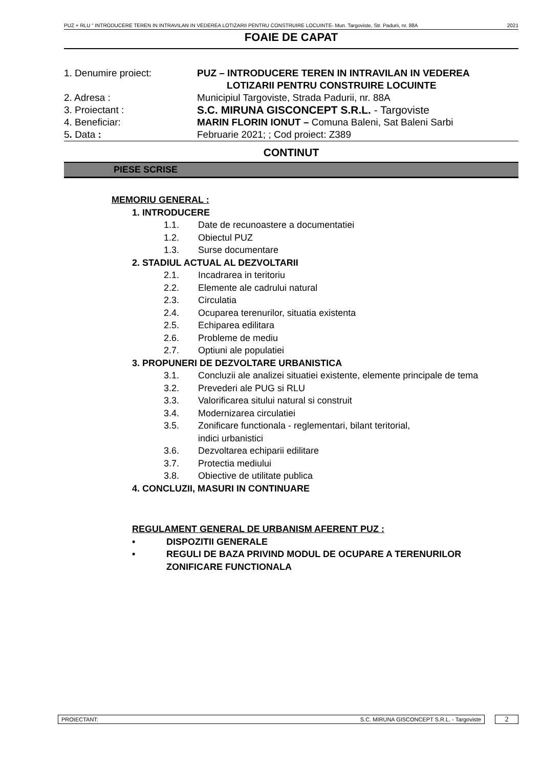PUZ + RLU “ INTRODUCERE TEREN IN INTRAVILAN IN VEDEREA LOTIZARII PENTRU CONSTRUIRE LOCUINTE- Mun. Targoviste, Str. Padurii, nr. 88A 2021
FOAIE DE CAPAT
1. Denumire proiect: PUZ – INTRODUCERE TEREN IN INTRAVILAN IN VEDEREA
LOTIZARII PENTRU CONSTRUIRE LOCUINTE
2. Adresa : Municipiul Targoviste, Strada Padurii, nr. 88A
3. Proiectant : S.C. MIRUNA GISCONCEPT S.R.L. - Targoviste
4. Beneficiar: MARIN FLORIN IONUT – Comuna Baleni, Sat Baleni Sarbi
5. Data : Februarie 2021; ; Cod proiect: Z389
CONTINUT
PIESE SCRISE
MEMORIU GENERAL :
1. INTRODUCERE
1.1. Date de recunoastere a documentatiei
1.2. Obiectul PUZ
1.3. Surse documentare
2. STADIUL ACTUAL AL DEZVOLTARII
2.1. Incadrarea in teritoriu
2.2. Elemente ale cadrului natural
2.3. Circulatia
2.4. Ocuparea terenurilor, situatia existenta
2.5. Echiparea edilitara
2.6. Probleme de mediu
2.7. Optiuni ale populatiei
3. PROPUNERI DE DEZVOLTARE URBANISTICA
3.1. Concluzii ale analizei situatiei existente, elemente principale de tema
3.2. Prevederi ale PUG si RLU
3.3. Valorificarea sitului natural si construit
3.4. Modernizarea circulatiei
3.5. Zonificare functionala - reglementari, bilant teritorial,
indici urbanistici
3.6. Dezvoltarea echiparii edilitare
3.7. Protectia mediului
3.8. Obiective de utilitate publica
4. CONCLUZII, MASURI IN CONTINUARE
REGULAMENT GENERAL DE URBANISM AFERENT PUZ :
• DISPOZITII GENERALE
• REGULI DE BAZA PRIVIND MODUL DE OCUPARE A TERENURILOR
ZONIFICARE FUNCTIONALA
PROIECTANT: S.C. MIRUNA GISCONCEPT S.R.L. - Targoviste
2